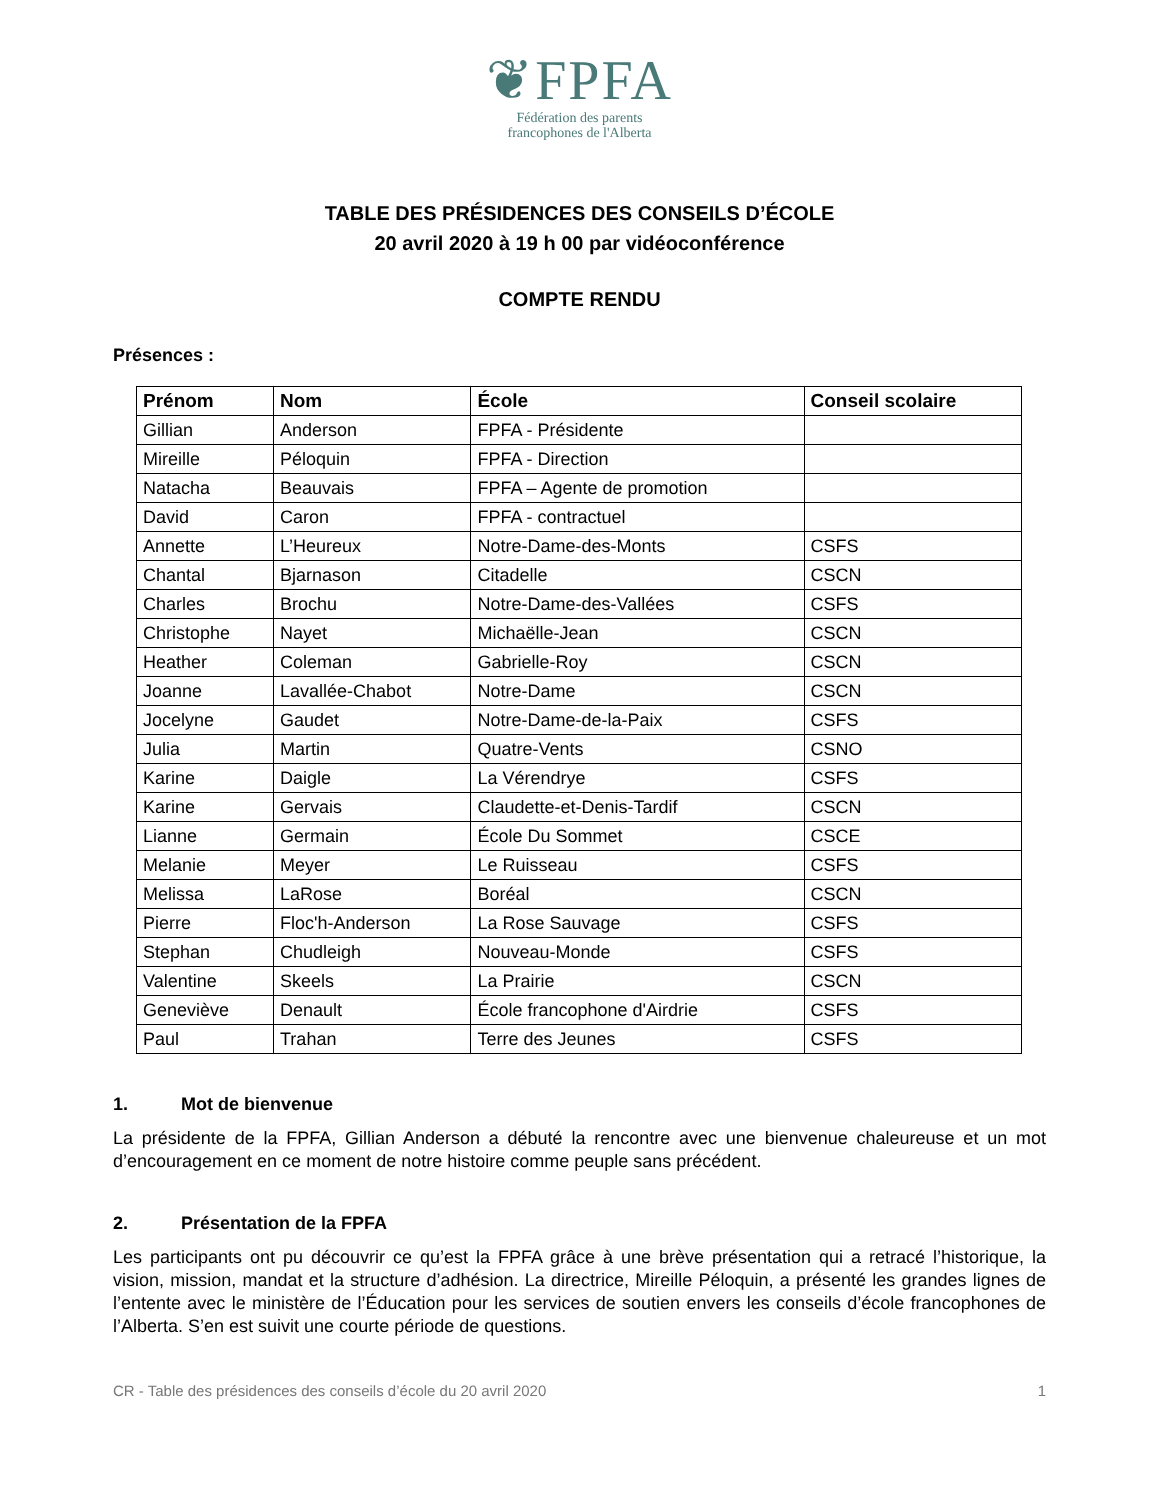❦FPFA
Fédération des parents
francophones de l'Alberta
TABLE DES PRÉSIDENCES DES CONSEILS D’ÉCOLE
20 avril 2020 à 19 h 00 par vidéoconférence
COMPTE RENDU
Présences :
| Prénom | Nom | École | Conseil scolaire |
| --- | --- | --- | --- |
| Gillian | Anderson | FPFA - Présidente | |
| Mireille | Péloquin | FPFA - Direction | |
| Natacha | Beauvais | FPFA – Agente de promotion | |
| David | Caron | FPFA - contractuel | |
| Annette | L’Heureux | Notre-Dame-des-Monts | CSFS |
| Chantal | Bjarnason | Citadelle | CSCN |
| Charles | Brochu | Notre-Dame-des-Vallées | CSFS |
| Christophe | Nayet | Michaëlle-Jean | CSCN |
| Heather | Coleman | Gabrielle-Roy | CSCN |
| Joanne | Lavallée-Chabot | Notre-Dame | CSCN |
| Jocelyne | Gaudet | Notre-Dame-de-la-Paix | CSFS |
| Julia | Martin | Quatre-Vents | CSNO |
| Karine | Daigle | La Vérendrye | CSFS |
| Karine | Gervais | Claudette-et-Denis-Tardif | CSCN |
| Lianne | Germain | École Du Sommet | CSCE |
| Melanie | Meyer | Le Ruisseau | CSFS |
| Melissa | LaRose | Boréal | CSCN |
| Pierre | Floc'h-Anderson | La Rose Sauvage | CSFS |
| Stephan | Chudleigh | Nouveau-Monde | CSFS |
| Valentine | Skeels | La Prairie | CSCN |
| Geneviève | Denault | École francophone d'Airdrie | CSFS |
| Paul | Trahan | Terre des Jeunes | CSFS |
1. Mot de bienvenue
La présidente de la FPFA, Gillian Anderson a débuté la rencontre avec une bienvenue chaleureuse et un mot d’encouragement en ce moment de notre histoire comme peuple sans précédent.
2. Présentation de la FPFA
Les participants ont pu découvrir ce qu’est la FPFA grâce à une brève présentation qui a retracé l’historique, la vision, mission, mandat et la structure d’adhésion. La directrice, Mireille Péloquin, a présenté les grandes lignes de l’entente avec le ministère de l’Éducation pour les services de soutien envers les conseils d’école francophones de l’Alberta. S’en est suivit une courte période de questions.
CR - Table des présidences des conseils d’école du 20 avril 2020 1